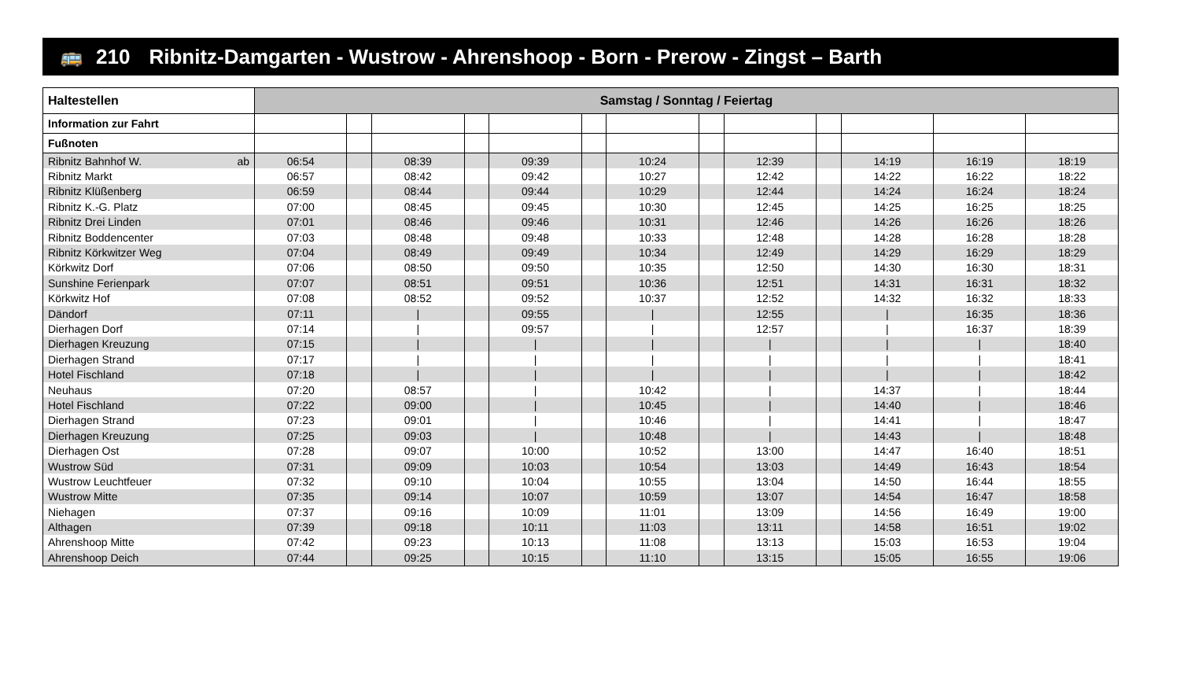🚌 210 Ribnitz-Damgarten - Wustrow - Ahrenshoop - Born - Prerow - Zingst – Barth
| Haltestellen | Samstag / Sonntag / Feiertag | | | | | | | | | | | | |
| --- | --- | --- | --- | --- | --- | --- | --- | --- | --- | --- | --- | --- | --- |
| Information zur Fahrt | | | | | | | | | | | | | |
| Fußnoten | | | | | | | | | | | | | |
| Ribnitz Bahnhof W. ab | 06:54 | | 08:39 | | 09:39 | | 10:24 | | 12:39 | | 14:19 | 16:19 | 18:19 |
| Ribnitz Markt | 06:57 | | 08:42 | | 09:42 | | 10:27 | | 12:42 | | 14:22 | 16:22 | 18:22 |
| Ribnitz Klüßenberg | 06:59 | | 08:44 | | 09:44 | | 10:29 | | 12:44 | | 14:24 | 16:24 | 18:24 |
| Ribnitz K.-G. Platz | 07:00 | | 08:45 | | 09:45 | | 10:30 | | 12:45 | | 14:25 | 16:25 | 18:25 |
| Ribnitz Drei Linden | 07:01 | | 08:46 | | 09:46 | | 10:31 | | 12:46 | | 14:26 | 16:26 | 18:26 |
| Ribnitz Boddencenter | 07:03 | | 08:48 | | 09:48 | | 10:33 | | 12:48 | | 14:28 | 16:28 | 18:28 |
| Ribnitz Körkwitzer Weg | 07:04 | | 08:49 | | 09:49 | | 10:34 | | 12:49 | | 14:29 | 16:29 | 18:29 |
| Körkwitz Dorf | 07:06 | | 08:50 | | 09:50 | | 10:35 | | 12:50 | | 14:30 | 16:30 | 18:31 |
| Sunshine Ferienpark | 07:07 | | 08:51 | | 09:51 | | 10:36 | | 12:51 | | 14:31 | 16:31 | 18:32 |
| Körkwitz Hof | 07:08 | | 08:52 | | 09:52 | | 10:37 | | 12:52 | | 14:32 | 16:32 | 18:33 |
| Dändorf | 07:11 | | / | | 09:55 | | / | | 12:55 | | / | 16:35 | 18:36 |
| Dierhagen Dorf | 07:14 | | / | | 09:57 | | / | | 12:57 | | / | 16:37 | 18:39 |
| Dierhagen Kreuzung | 07:15 | | / | | / | | / | | / | | / | / | 18:40 |
| Dierhagen Strand | 07:17 | | / | | / | | / | | / | | / | / | 18:41 |
| Hotel Fischland | 07:18 | | / | | / | | / | | / | | / | / | 18:42 |
| Neuhaus | 07:20 | | 08:57 | | / | | 10:42 | | / | | 14:37 | / | 18:44 |
| Hotel Fischland | 07:22 | | 09:00 | | / | | 10:45 | | / | | 14:40 | / | 18:46 |
| Dierhagen Strand | 07:23 | | 09:01 | | / | | 10:46 | | / | | 14:41 | / | 18:47 |
| Dierhagen Kreuzung | 07:25 | | 09:03 | | / | | 10:48 | | / | | 14:43 | / | 18:48 |
| Dierhagen Ost | 07:28 | | 09:07 | | 10:00 | | 10:52 | | 13:00 | | 14:47 | 16:40 | 18:51 |
| Wustrow Süd | 07:31 | | 09:09 | | 10:03 | | 10:54 | | 13:03 | | 14:49 | 16:43 | 18:54 |
| Wustrow Leuchtfeuer | 07:32 | | 09:10 | | 10:04 | | 10:55 | | 13:04 | | 14:50 | 16:44 | 18:55 |
| Wustrow Mitte | 07:35 | | 09:14 | | 10:07 | | 10:59 | | 13:07 | | 14:54 | 16:47 | 18:58 |
| Niehagen | 07:37 | | 09:16 | | 10:09 | | 11:01 | | 13:09 | | 14:56 | 16:49 | 19:00 |
| Althagen | 07:39 | | 09:18 | | 10:11 | | 11:03 | | 13:11 | | 14:58 | 16:51 | 19:02 |
| Ahrenshoop Mitte | 07:42 | | 09:23 | | 10:13 | | 11:08 | | 13:13 | | 15:03 | 16:53 | 19:04 |
| Ahrenshoop Deich | 07:44 | | 09:25 | | 10:15 | | 11:10 | | 13:15 | | 15:05 | 16:55 | 19:06 |